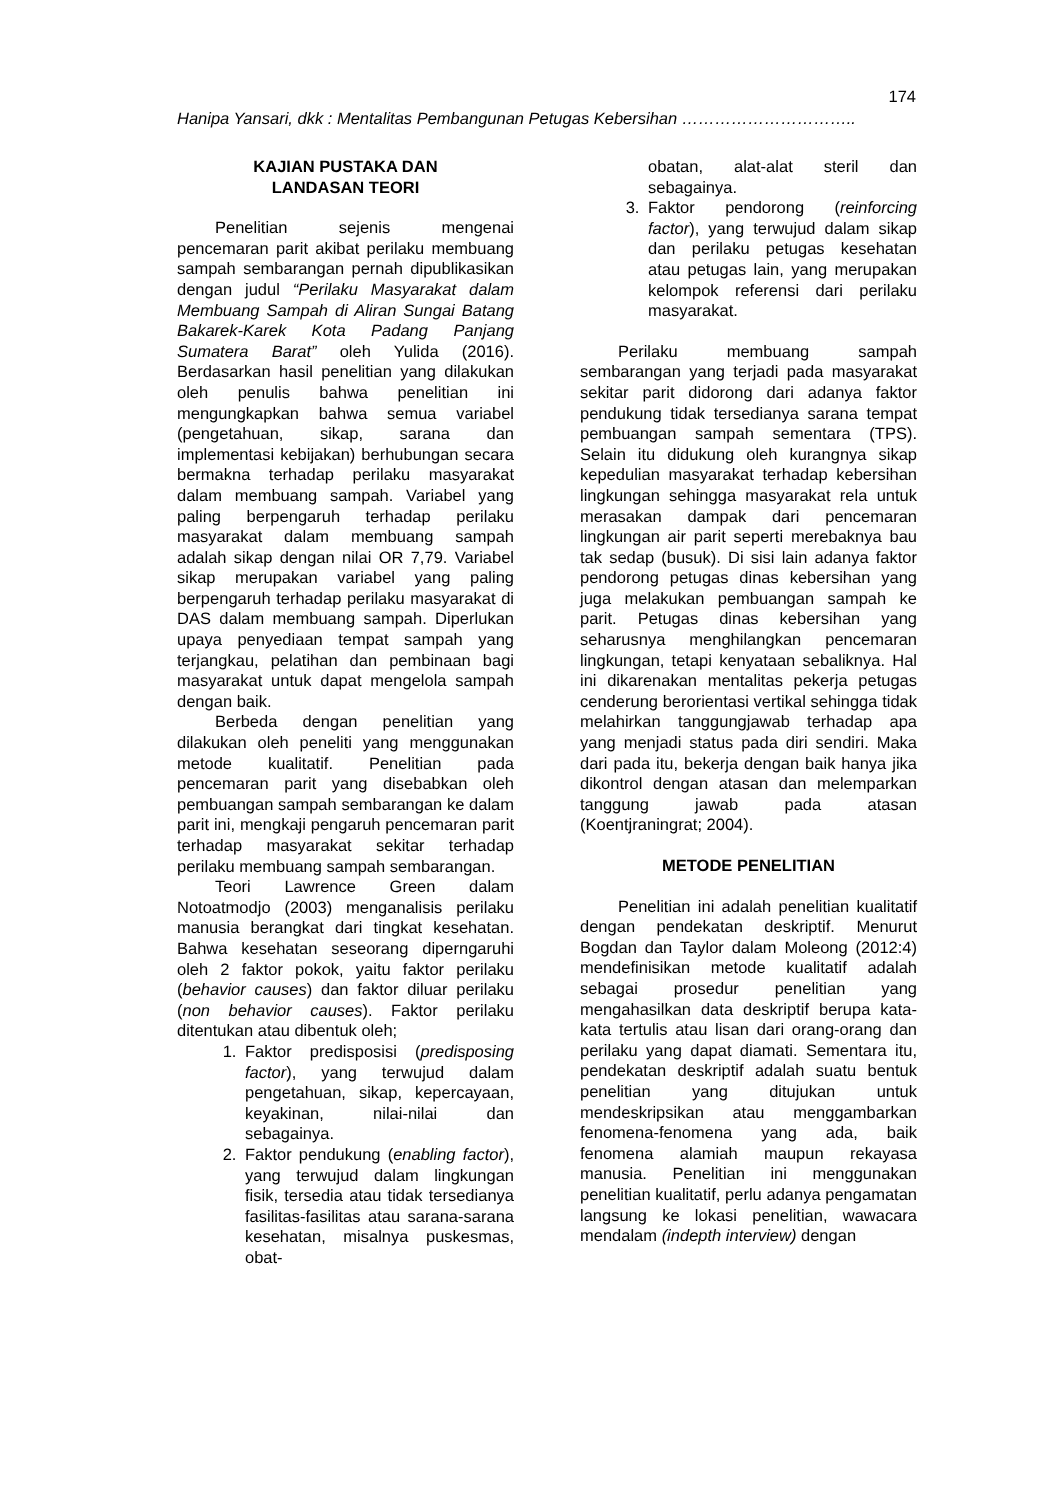174
Hanipa Yansari, dkk : Mentalitas Pembangunan Petugas Kebersihan …………………………..
KAJIAN PUSTAKA DAN
LANDASAN TEORI
Penelitian sejenis mengenai pencemaran parit akibat perilaku membuang sampah sembarangan pernah dipublikasikan dengan judul “Perilaku Masyarakat dalam Membuang Sampah di Aliran Sungai Batang Bakarek-Karek Kota Padang Panjang Sumatera Barat” oleh Yulida (2016). Berdasarkan hasil penelitian yang dilakukan oleh penulis bahwa penelitian ini mengungkapkan bahwa semua variabel (pengetahuan, sikap, sarana dan implementasi kebijakan) berhubungan secara bermakna terhadap perilaku masyarakat dalam membuang sampah. Variabel yang paling berpengaruh terhadap perilaku masyarakat dalam membuang sampah adalah sikap dengan nilai OR 7,79. Variabel sikap merupakan variabel yang paling berpengaruh terhadap perilaku masyarakat di DAS dalam membuang sampah. Diperlukan upaya penyediaan tempat sampah yang terjangkau, pelatihan dan pembinaan bagi masyarakat untuk dapat mengelola sampah dengan baik.
Berbeda dengan penelitian yang dilakukan oleh peneliti yang menggunakan metode kualitatif. Penelitian pada pencemaran parit yang disebabkan oleh pembuangan sampah sembarangan ke dalam parit ini, mengkaji pengaruh pencemaran parit terhadap masyarakat sekitar terhadap perilaku membuang sampah sembarangan.
Teori Lawrence Green dalam Notoatmodjo (2003) menganalisis perilaku manusia berangkat dari tingkat kesehatan. Bahwa kesehatan seseorang diperngaruhi oleh 2 faktor pokok, yaitu faktor perilaku (behavior causes) dan faktor diluar perilaku (non behavior causes). Faktor perilaku ditentukan atau dibentuk oleh;
1. Faktor predisposisi (predisposing factor), yang terwujud dalam pengetahuan, sikap, kepercayaan, keyakinan, nilai-nilai dan sebagainya.
2. Faktor pendukung (enabling factor), yang terwujud dalam lingkungan fisik, tersedia atau tidak tersedianya fasilitas-fasilitas atau sarana-sarana kesehatan, misalnya puskesmas, obat-
obatan, alat-alat steril dan sebagainya.
3. Faktor pendorong (reinforcing factor), yang terwujud dalam sikap dan perilaku petugas kesehatan atau petugas lain, yang merupakan kelompok referensi dari perilaku masyarakat.
Perilaku membuang sampah sembarangan yang terjadi pada masyarakat sekitar parit didorong dari adanya faktor pendukung tidak tersedianya sarana tempat pembuangan sampah sementara (TPS). Selain itu didukung oleh kurangnya sikap kepedulian masyarakat terhadap kebersihan lingkungan sehingga masyarakat rela untuk merasakan dampak dari pencemaran lingkungan air parit seperti merebaknya bau tak sedap (busuk). Di sisi lain adanya faktor pendorong petugas dinas kebersihan yang juga melakukan pembuangan sampah ke parit. Petugas dinas kebersihan yang seharusnya menghilangkan pencemaran lingkungan, tetapi kenyataan sebaliknya. Hal ini dikarenakan mentalitas pekerja petugas cenderung berorientasi vertikal sehingga tidak melahirkan tanggungjawab terhadap apa yang menjadi status pada diri sendiri. Maka dari pada itu, bekerja dengan baik hanya jika dikontrol dengan atasan dan melemparkan tanggung jawab pada atasan (Koentjraningrat; 2004).
METODE PENELITIAN
Penelitian ini adalah penelitian kualitatif dengan pendekatan deskriptif. Menurut Bogdan dan Taylor dalam Moleong (2012:4) mendefinisikan metode kualitatif adalah sebagai prosedur penelitian yang mengahasilkan data deskriptif berupa kata-kata tertulis atau lisan dari orang-orang dan perilaku yang dapat diamati. Sementara itu, pendekatan deskriptif adalah suatu bentuk penelitian yang ditujukan untuk mendeskripsikan atau menggambarkan fenomena-fenomena yang ada, baik fenomena alamiah maupun rekayasa manusia. Penelitian ini menggunakan penelitian kualitatif, perlu adanya pengamatan langsung ke lokasi penelitian, wawacara mendalam (indepth interview) dengan